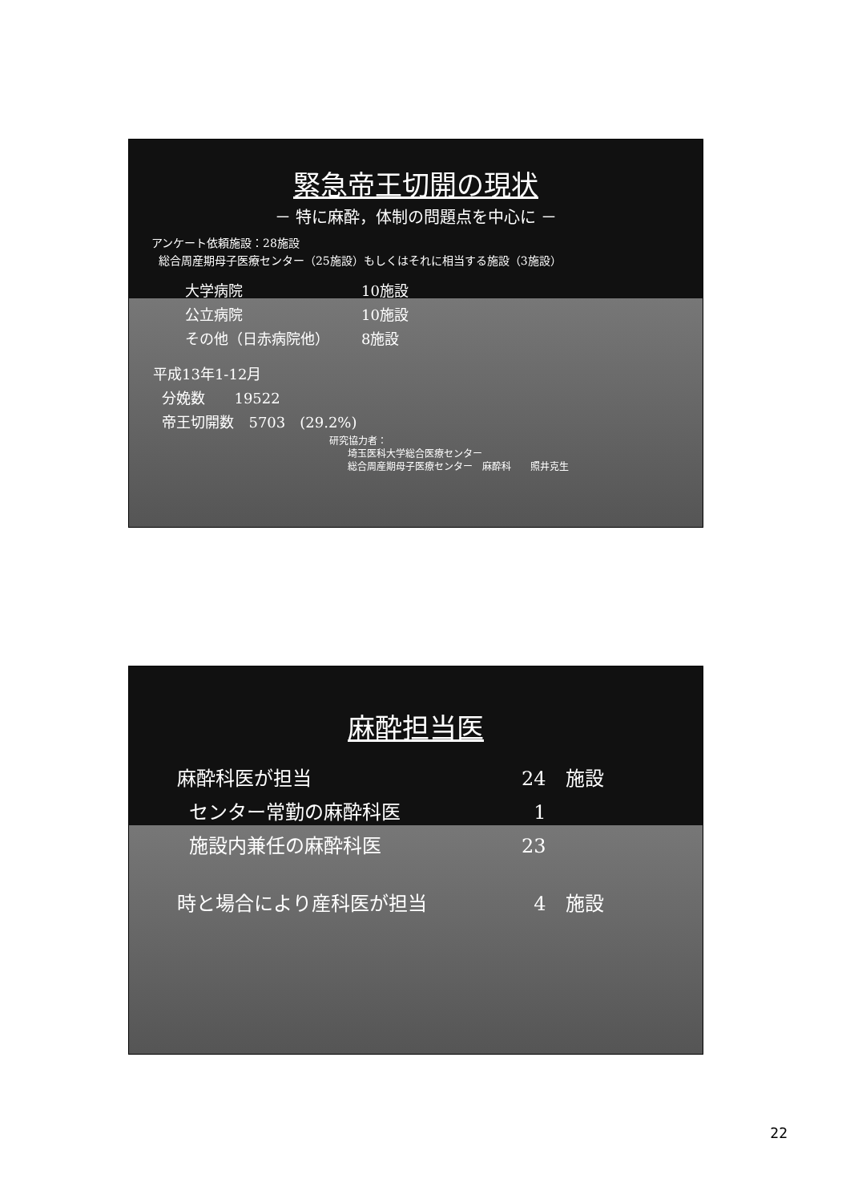緊急帝王切開の現状
－ 特に麻酔，体制の問題点を中心に －
アンケート依頼施設：28施設
総合周産期母子医療センター（25施設）もしくはそれに相当する施設（3施設）
大学病院 10施設
公立病院 10施設
その他（日赤病院他） 8施設
平成13年1-12月
分娩数　　19522
帝王切開数　5703　(29.2%)
研究協力者：
埼玉医科大学総合医療センター
総合周産期母子医療センター　麻酔科　　照井克生
麻酔担当医
麻酔科医が担当 24　施設
センター常勤の麻酔科医 1
施設内兼任の麻酔科医 23
時と場合により産科医が担当 4　施設
22